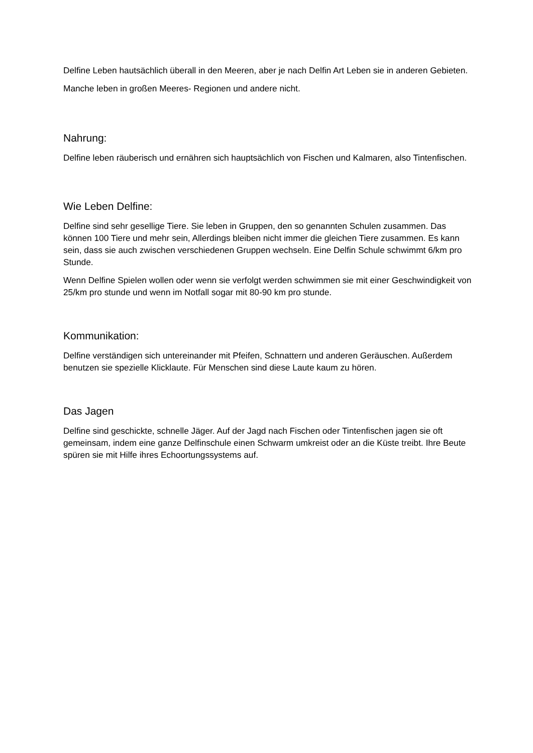Delfine Leben hautsächlich überall in den Meeren, aber je nach Delfin Art Leben sie in anderen Gebieten.
Manche leben in großen Meeres- Regionen und andere nicht.
Nahrung:
Delfine leben räuberisch und ernähren sich hauptsächlich von Fischen und Kalmaren, also Tintenfischen.
Wie Leben Delfine:
Delfine sind sehr gesellige Tiere. Sie leben in Gruppen, den so genannten Schulen zusammen. Das können 100 Tiere und mehr sein, Allerdings bleiben nicht immer die gleichen Tiere zusammen. Es kann sein, dass sie auch zwischen verschiedenen Gruppen wechseln. Eine Delfin Schule schwimmt 6/km pro Stunde.
Wenn Delfine Spielen wollen oder wenn sie verfolgt werden schwimmen sie mit einer Geschwindigkeit von 25/km pro stunde und wenn im Notfall sogar mit 80-90 km pro stunde.
Kommunikation:
Delfine verständigen sich untereinander mit Pfeifen, Schnattern und anderen Geräuschen. Außerdem benutzen sie spezielle Klicklaute. Für Menschen sind diese Laute kaum zu hören.
Das Jagen
Delfine sind geschickte, schnelle Jäger. Auf der Jagd nach Fischen oder Tintenfischen jagen sie oft gemeinsam, indem eine ganze Delfinschule einen Schwarm umkreist oder an die Küste treibt. Ihre Beute spüren sie mit Hilfe ihres Echoortungssystems auf.